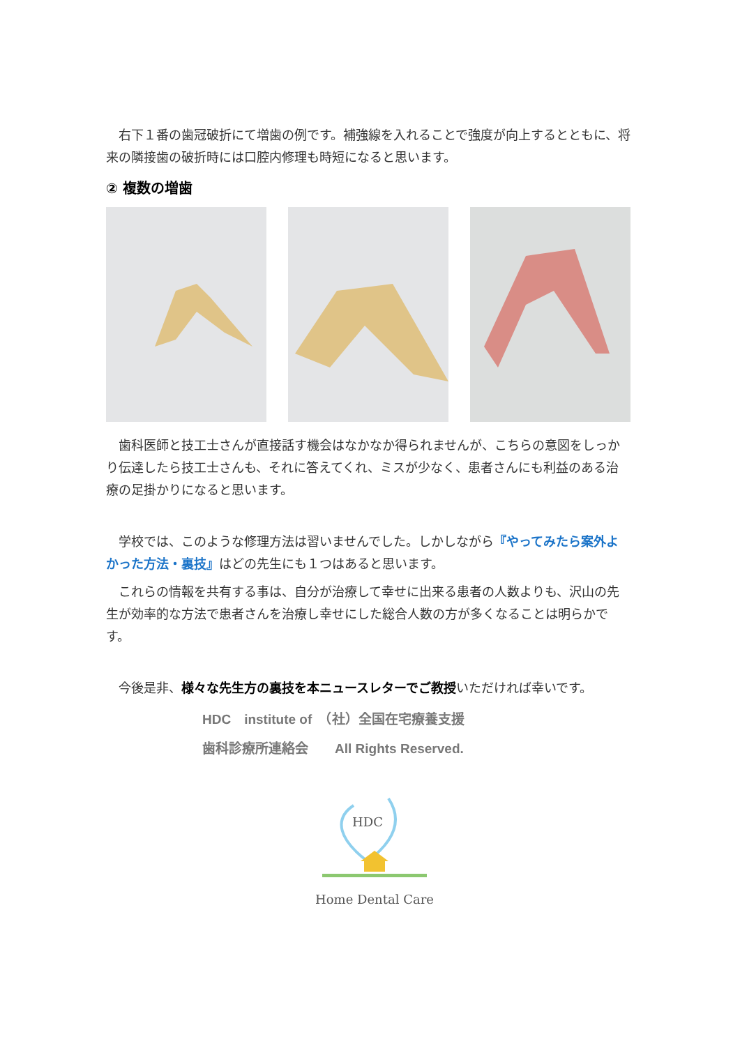右下１番の歯冠破折にて増歯の例です。補強線を入れることで強度が向上するとともに、将来の隣接歯の破折時には口腔内修理も時短になると思います。
② 複数の増歯
　歯科医師と技工士さんが直接話す機会はなかなか得られませんが、こちらの意図をしっかり伝達したら技工士さんも、それに答えてくれ、ミスが少なく、患者さんにも利益のある治療の足掛かりになると思います。
　学校では、このような修理方法は習いませんでした。しかしながら『やってみたら案外よかった方法・裏技』はどの先生にも１つはあると思います。
　これらの情報を共有する事は、自分が治療して幸せに出来る患者の人数よりも、沢山の先生が効率的な方法で患者さんを治療し幸せにした総合人数の方が多くなることは明らかです。
　今後是非、様々な先生方の裏技を本ニュースレターでご教授いただければ幸いです。
HDC　institute of　（社）全国在宅療養支援
歯科診療所連絡会　　All Rights Reserved.
HDC
Home Dental Care